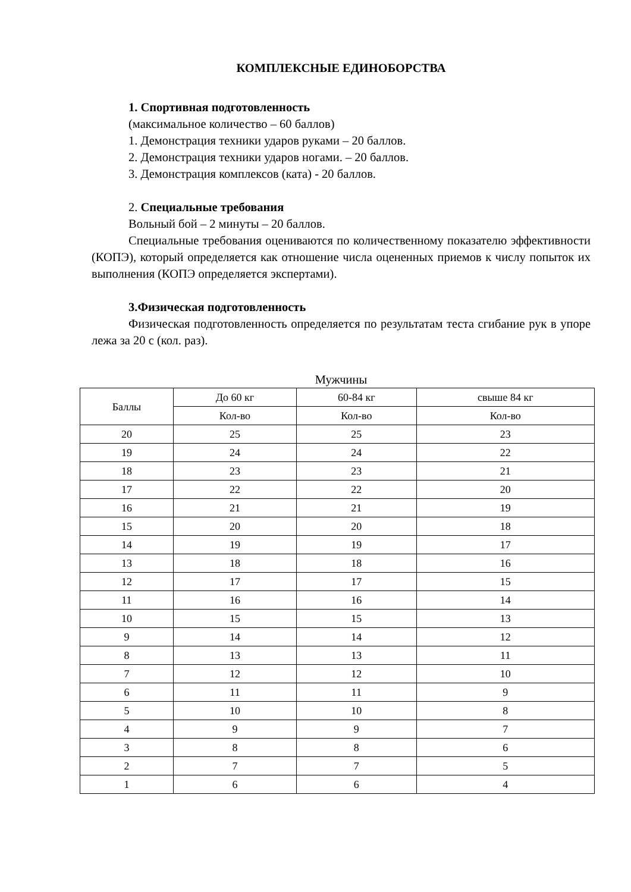КОМПЛЕКСНЫЕ ЕДИНОБОРСТВА
1. Спортивная подготовленность
(максимальное количество – 60 баллов)
1. Демонстрация техники ударов руками – 20 баллов.
2. Демонстрация техники ударов ногами. – 20 баллов.
3. Демонстрация комплексов (ката) - 20 баллов.
2. Специальные требования
Вольный бой – 2 минуты – 20 баллов.
Специальные требования оцениваются по количественному показателю эффективности (КОПЭ), который определяется как отношение числа оцененных приемов к числу попыток их выполнения (КОПЭ определяется экспертами).
3.Физическая подготовленность
Физическая подготовленность определяется по результатам теста сгибание рук в упоре лежа за 20 с (кол. раз).
Мужчины
| Баллы | До 60 кг | 60-84 кг | свыше 84 кг |
| --- | --- | --- | --- |
| | Кол-во | Кол-во | Кол-во |
| 20 | 25 | 25 | 23 |
| 19 | 24 | 24 | 22 |
| 18 | 23 | 23 | 21 |
| 17 | 22 | 22 | 20 |
| 16 | 21 | 21 | 19 |
| 15 | 20 | 20 | 18 |
| 14 | 19 | 19 | 17 |
| 13 | 18 | 18 | 16 |
| 12 | 17 | 17 | 15 |
| 11 | 16 | 16 | 14 |
| 10 | 15 | 15 | 13 |
| 9 | 14 | 14 | 12 |
| 8 | 13 | 13 | 11 |
| 7 | 12 | 12 | 10 |
| 6 | 11 | 11 | 9 |
| 5 | 10 | 10 | 8 |
| 4 | 9 | 9 | 7 |
| 3 | 8 | 8 | 6 |
| 2 | 7 | 7 | 5 |
| 1 | 6 | 6 | 4 |